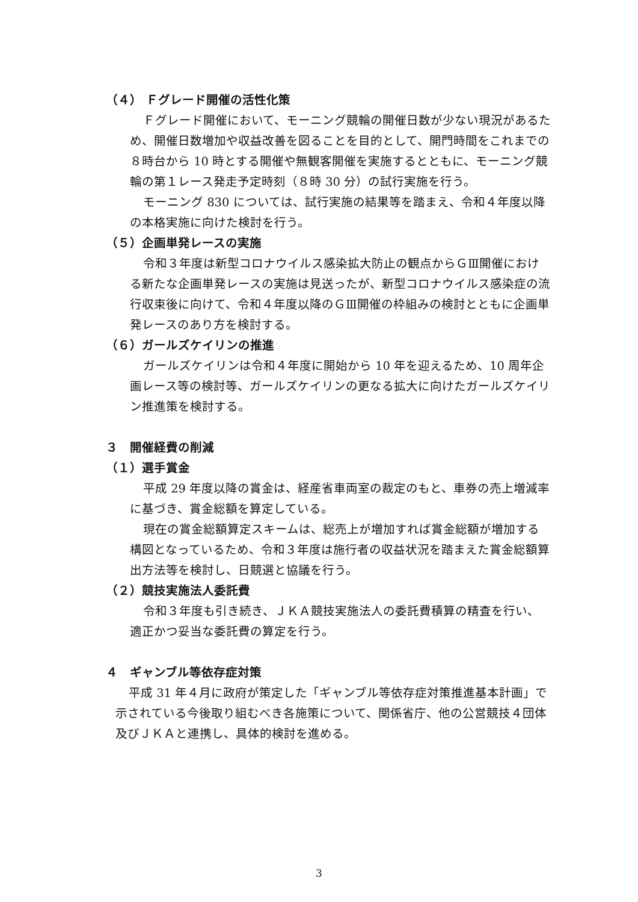（４） Ｆグレード開催の活性化策
Ｆグレード開催において、モーニング競輪の開催日数が少ない現況があるため、開催日数増加や収益改善を図ることを目的として、開門時間をこれまでの８時台から 10 時とする開催や無観客開催を実施するとともに、モーニング競輪の第１レース発走予定時刻（８時 30 分）の試行実施を行う。
モーニング 830 については、試行実施の結果等を踏まえ、令和４年度以降の本格実施に向けた検討を行う。
（５）企画単発レースの実施
令和３年度は新型コロナウイルス感染拡大防止の観点からＧⅢ開催における新たな企画単発レースの実施は見送ったが、新型コロナウイルス感染症の流行収束後に向けて、令和４年度以降のＧⅢ開催の枠組みの検討とともに企画単発レースのあり方を検討する。
（６）ガールズケイリンの推進
ガールズケイリンは令和４年度に開始から 10 年を迎えるため、10 周年企画レース等の検討等、ガールズケイリンの更なる拡大に向けたガールズケイリン推進策を検討する。
３　開催経費の削減
（１）選手賞金
平成 29 年度以降の賞金は、経産省車両室の裁定のもと、車券の売上増減率に基づき、賞金総額を算定している。
現在の賞金総額算定スキームは、総売上が増加すれば賞金総額が増加する構図となっているため、令和３年度は施行者の収益状況を踏まえた賞金総額算出方法等を検討し、日競選と協議を行う。
（２）競技実施法人委託費
令和３年度も引き続き、ＪＫＡ競技実施法人の委託費積算の精査を行い、適正かつ妥当な委託費の算定を行う。
４　ギャンブル等依存症対策
平成 31 年４月に政府が策定した「ギャンブル等依存症対策推進基本計画」で示されている今後取り組むべき各施策について、関係省庁、他の公営競技４団体及びＪＫＡと連携し、具体的検討を進める。
3